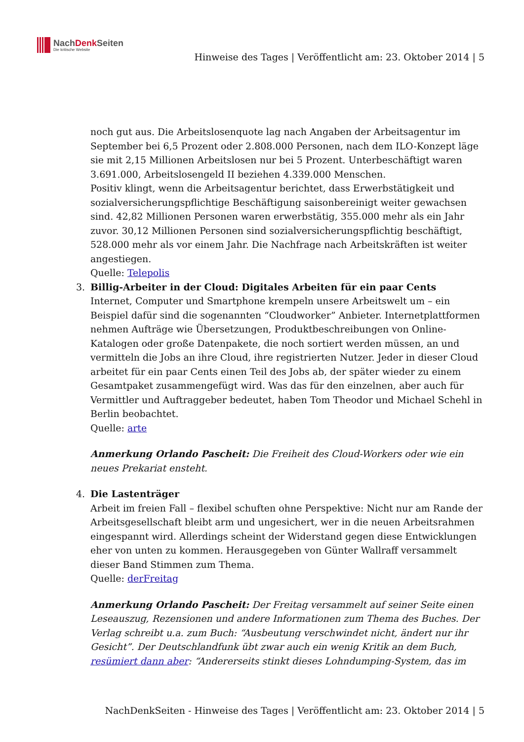NachDenk Seiten
Die kritische Website
Hinweise des Tages | Veröffentlicht am: 23. Oktober 2014 | 5
noch gut aus. Die Arbeitslosenquote lag nach Angaben der Arbeitsagentur im September bei 6,5 Prozent oder 2.808.000 Personen, nach dem ILO-Konzept läge sie mit 2,15 Millionen Arbeitslosen nur bei 5 Prozent. Unterbeschäftigt waren 3.691.000, Arbeitslosengeld II beziehen 4.339.000 Menschen.
Positiv klingt, wenn die Arbeitsagentur berichtet, dass Erwerbstätigkeit und sozialversicherungspflichtige Beschäftigung saisonbereinigt weiter gewachsen sind. 42,82 Millionen Personen waren erwerbstätig, 355.000 mehr als ein Jahr zuvor. 30,12 Millionen Personen sind sozialversicherungspflichtig beschäftigt, 528.000 mehr als vor einem Jahr. Die Nachfrage nach Arbeitskräften ist weiter angestiegen.
Quelle: Telepolis
3. Billig-Arbeiter in der Cloud: Digitales Arbeiten für ein paar Cents
Internet, Computer und Smartphone krempeln unsere Arbeitswelt um – ein Beispiel dafür sind die sogenannten “Cloudworker” Anbieter. Internetplattformen nehmen Aufträge wie Übersetzungen, Produktbeschreibungen von Online-Katalogen oder große Datenpakete, die noch sortiert werden müssen, an und vermitteln die Jobs an ihre Cloud, ihre registrierten Nutzer. Jeder in dieser Cloud arbeitet für ein paar Cents einen Teil des Jobs ab, der später wieder zu einem Gesamtpaket zusammengefügt wird. Was das für den einzelnen, aber auch für Vermittler und Auftraggeber bedeutet, haben Tom Theodor und Michael Schehl in Berlin beobachtet.
Quelle: arte
Anmerkung Orlando Pascheit: Die Freiheit des Cloud-Workers oder wie ein neues Prekariat ensteht.
4. Die Lastenträger
Arbeit im freien Fall – flexibel schuften ohne Perspektive: Nicht nur am Rande der Arbeitsgesellschaft bleibt arm und ungesichert, wer in die neuen Arbeitsrahmen eingespannt wird. Allerdings scheint der Widerstand gegen diese Entwicklungen eher von unten zu kommen. Herausgegeben von Günter Wallraff versammelt dieser Band Stimmen zum Thema.
Quelle: derFreitag
Anmerkung Orlando Pascheit: Der Freitag versammelt auf seiner Seite einen Leseauszug, Rezensionen und andere Informationen zum Thema des Buches. Der Verlag schreibt u.a. zum Buch: “Ausbeutung verschwindet nicht, ändert nur ihr Gesicht”. Der Deutschlandfunk übt zwar auch ein wenig Kritik an dem Buch, resümiert dann aber: “Andererseits stinkt dieses Lohndumping-System, das im
NachDenkSeiten - Hinweise des Tages | Veröffentlicht am: 23. Oktober 2014 | 5